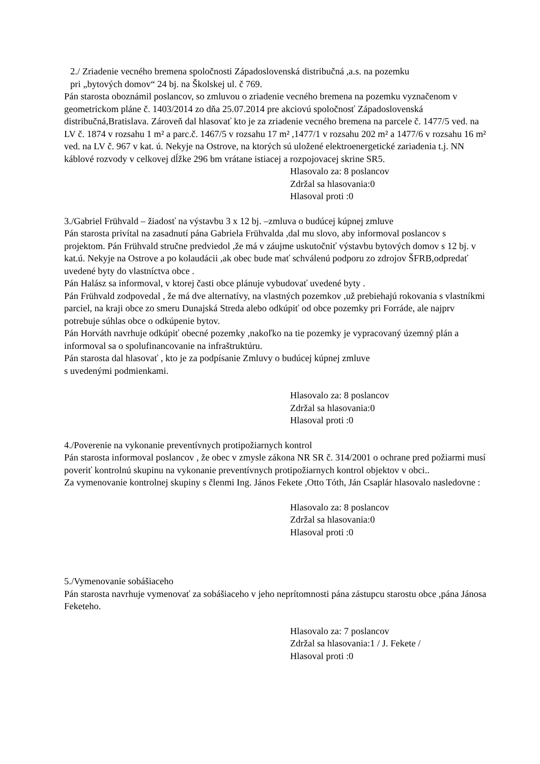2./ Zriadenie vecného bremena spoločnosti Západoslovenská distribučná ,a.s. na pozemku
pri „bytových domov“ 24 bj. na Školskej ul. č 769.
Pán starosta oboznámil poslancov, so zmluvou o zriadenie vecného bremena na pozemku vyznačenom v geometrickom pláne č. 1403/2014 zo dňa 25.07.2014 pre akciovú spoločnosť Západoslovenská distribučná,Bratislava. Zároveň dal hlasovať kto je za zriadenie vecného bremena na parcele č. 1477/5 ved. na LV č. 1874 v rozsahu 1 m² a parc.č. 1467/5 v rozsahu 17 m² ,1477/1 v rozsahu 202 m² a 1477/6 v rozsahu 16 m² ved. na LV č. 967 v kat. ú. Nekyje na Ostrove, na ktorých sú uložené elektroenergetické zariadenia t.j. NN káblové rozvody v celkovej dĺžke 296 bm vrátane istiacej a rozpojovacej skrine SR5.
Hlasovalo za: 8 poslancov
Zdržal sa hlasovania:0
Hlasoval proti :0
3./Gabriel Frühvald – žiadosť na výstavbu 3 x 12 bj. –zmluva o budúcej kúpnej zmluve
Pán starosta privítal na zasadnutí pána Gabriela Frühvaldа ,dal mu slovo, aby informoval poslancov s projektom. Pán Frühvald stručne predviedol ,že má v záujme uskutočniť výstavbu bytových domov s 12 bj. v kat.ú. Nekyje na Ostrove a po kolaudácii ,ak obec bude mať schválenú podporu zo zdrojov ŠFRB,odpredať uvedené byty do vlastníctva obce .
Pán Halász sa informoval, v ktorej časti obce plánuje vybudovať uvedené byty .
Pán Frühvald zodpovedal , že má dve alternatívy, na vlastných pozemkov ,už prebiehajú rokovania s vlastníkmi parciel, na kraji obce zo smeru Dunajská Streda alebo odkúpiť od obce pozemky pri Forráde, ale najprv potrebuje súhlas obce o odkúpenie bytov.
Pán Horváth navrhuje odkúpiť obecné pozemky ,nakoľko na tie pozemky je vypracovaný územný plán a informoval sa o spolufinancovanie na infraštruktúru.
Pán starosta dal hlasovať , kto je za podpísanie Zmluvy o budúcej kúpnej zmluve
s uvedenými podmienkami.
Hlasovalo za: 8 poslancov
Zdržal sa hlasovania:0
Hlasoval proti :0
4./Poverenie na vykonanie preventívnych protipožiarnych kontrol
Pán starosta informoval poslancov , že obec v zmysle zákona NR SR č. 314/2001 o ochrane pred požiarmi musí poveriť kontrolnú skupinu na vykonanie preventívnych protipožiarnych kontrol objektov v obci..
Za vymenovanie kontrolnej skupiny s členmi Ing. János Fekete ,Otto Tóth, Ján Csaplár hlasovalo nasledovne :
Hlasovalo za: 8 poslancov
Zdržal sa hlasovania:0
Hlasoval proti :0
5./Vymenovanie sobášiaceho
Pán starosta navrhuje vymenovať za sobášiaceho v jeho neprítomnosti pána zástupcu starostu obce ,pána Jánosa Feketeho.
Hlasovalo za: 7 poslancov
Zdržal sa hlasovania:1 / J. Fekete /
Hlasoval proti :0